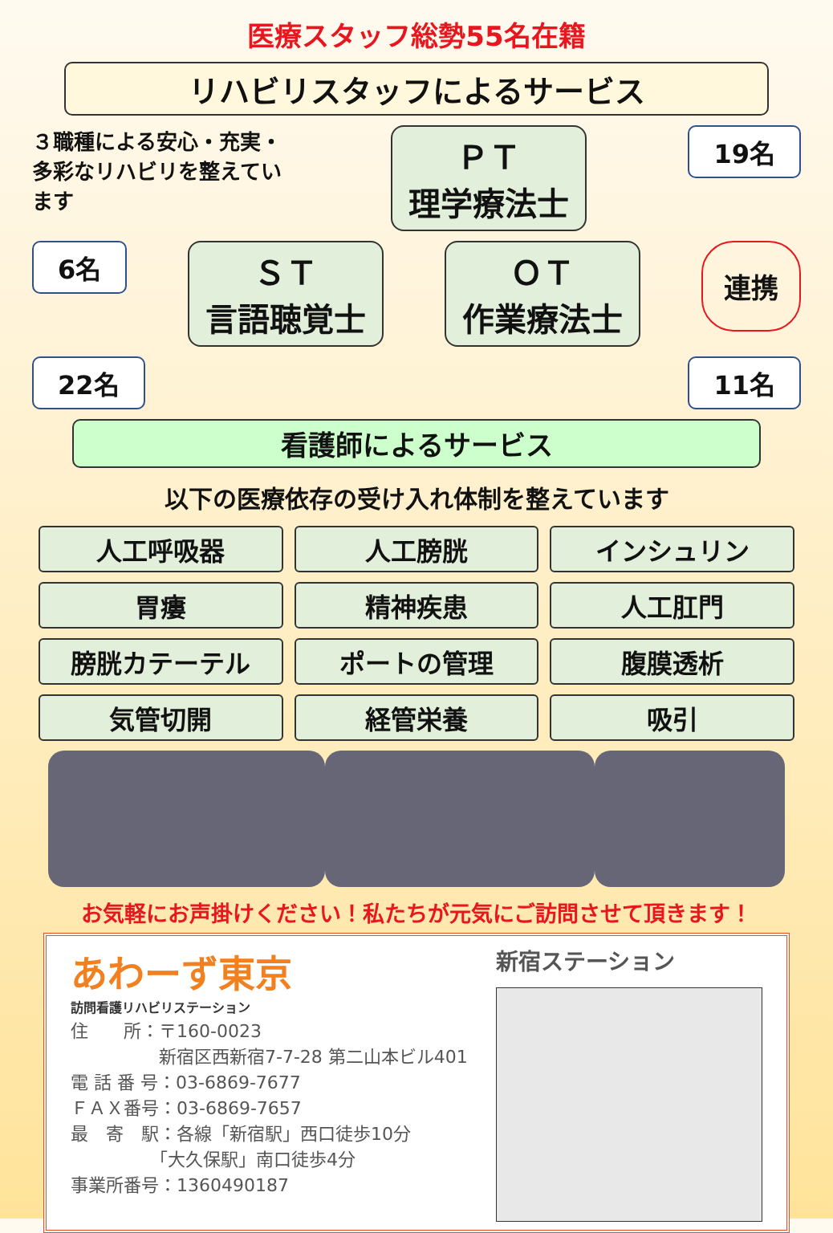医療スタッフ総勢55名在籍
リハビリスタッフによるサービス
３職種による安心・充実・多彩なリハビリを整えています
ＰＴ
理学療法士
19名
6名
ＳＴ
言語聴覚士
ＯＴ
作業療法士
連携
22名 11名
看護師によるサービス
以下の医療依存の受け入れ体制を整えています
人工呼吸器
人工膀胱
インシュリン
胃瘻
精神疾患
人工肛門
膀胱カテーテル
ポートの管理
腹膜透析
気管切開
経管栄養
吸引
お気軽にお声掛けください！私たちが元気にご訪問させて頂きます！
あわーず東京
訪問看護リハビリステーション
住　　所：〒160-0023
　　　　　新宿区西新宿7-7-28 第二山本ビル401
電 話 番 号：03-6869-7677
ＦＡＸ番号：03-6869-7657
最　寄　駅：各線「新宿駅」西口徒歩10分
　　　　　「大久保駅」南口徒歩4分
事業所番号：1360490187
新宿ステーション